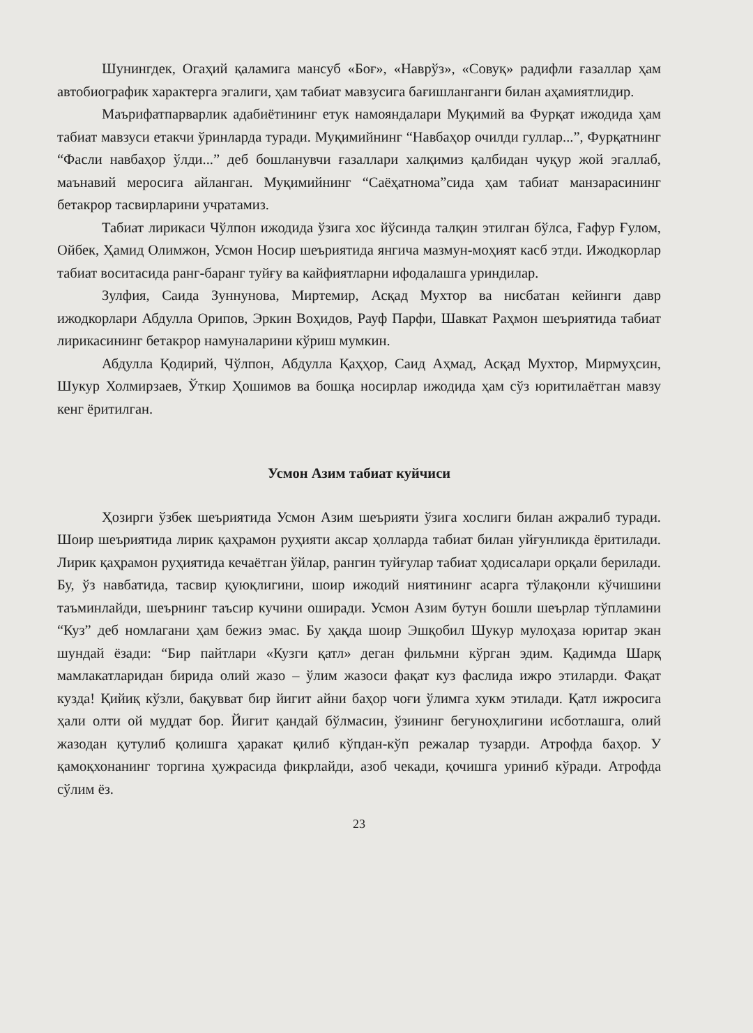Шунингдек, Огаҳий қаламига мансуб «Боғ», «Наврўз», «Совуқ» радифли ғазаллар ҳам автобиографик характерга эгалиги, ҳам табиат мавзусига бағишланганги билан аҳамиятлидир.
Маърифатпарварлик адабиётининг етук намояндалари Муқимий ва Фурқат ижодида ҳам табиат мавзуси етакчи ўринларда туради. Муқимийнинг “Навбаҳор очилди гуллар...”, Фурқатнинг “Фасли навбаҳор ўлди...” деб бошланувчи ғазаллари халқимиз қалбидан чуқур жой эгаллаб, маънавий меросига айланган. Муқимийнинг “Саёҳатнома”сида ҳам табиат манзарасининг бетакрор тасвирларини учратамиз.
Табиат лирикаси Чўлпон ижодида ўзига хос йўсинда талқин этилган бўлса, Ғафур Ғулом, Ойбек, Ҳамид Олимжон, Усмон Носир шеъриятида янгича мазмун-моҳият касб этди. Ижодкорлар табиат воситасида ранг-баранг туйғу ва кайфиятларни ифодалашга уриндилар.
Зулфия, Саида Зуннунова, Миртемир, Асқад Мухтор ва нисбатан кейинги давр ижодкорлари Абдулла Орипов, Эркин Воҳидов, Рауф Парфи, Шавкат Раҳмон шеъриятида табиат лирикасининг бетакрор намуналарини кўриш мумкин.
Абдулла Қодирий, Чўлпон, Абдулла Қаҳҳор, Саид Аҳмад, Асқад Мухтор, Мирмуҳсин, Шукур Холмирзаев, Ўткир Ҳошимов ва бошқа носирлар ижодида ҳам сўз юритилаётган мавзу кенг ёритилган.
Усмон Азим табиат куйчиси
Ҳозирги ўзбек шеъриятида Усмон Азим шеърияти ўзига хослиги билан ажралиб туради. Шоир шеъриятида лирик қаҳрамон руҳияти аксар ҳолларда табиат билан уйғунликда ёритилади. Лирик қаҳрамон руҳиятида кечаётган ўйлар, рангин туйғулар табиат ҳодисалари орқали берилади. Бу, ўз навбатида, тасвир қуюқлигини, шоир ижодий ниятининг асарга тўлақонли кўчишини таъминлайди, шеърнинг таъсир кучини оширади. Усмон Азим бутун бошли шеърлар тўпламини “Куз” деб номлагани ҳам бежиз эмас. Бу ҳақда шоир Эшқобил Шукур мулоҳаза юритар экан шундай ёзади: “Бир пайтлари «Кузги қатл» деган фильмни кўрган эдим. Қадимда Шарқ мамлакатларидан бирида олий жазо – ўлим жазоси фақат куз фаслида ижро этиларди. Фақат кузда! Қийиқ кўзли, бақувват бир йигит айни баҳор чоғи ўлимга хукм этилади. Қатл ижросига ҳали олти ой муддат бор. Йигит қандай бўлмасин, ўзининг бегуноҳлигини исботлашга, олий жазодан қутулиб қолишга ҳаракат қилиб кўпдан-кўп режалар тузарди. Атрофда баҳор. У қамоқхонанинг торгина ҳужрасида фикрлайди, азоб чекади, қочишга уриниб кўради. Атрофда сўлим ёз.
23